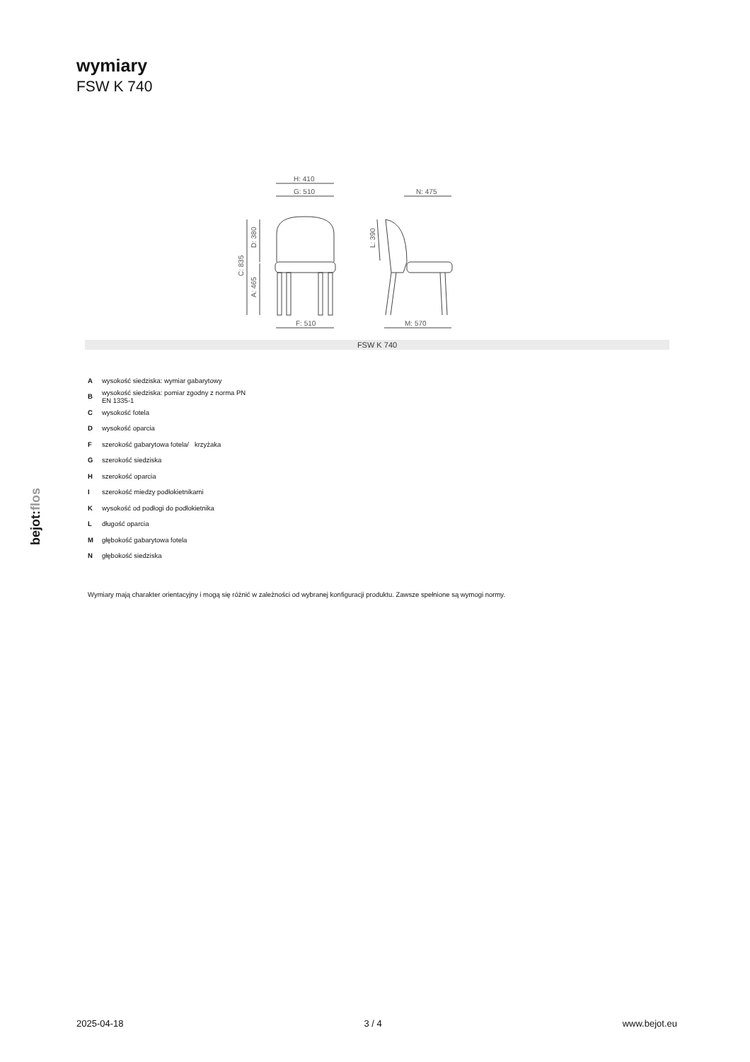wymiary
FSW K 740
H: 410
G: 510
N: 475
F: 510
M: 570
C: 835
D: 380
A: 465
L: 390
FSW K 740
| A | wysokość siedziska: wymiar gabarytowy |
| B | wysokość siedziska: pomiar zgodny z norma PN EN 1335-1 |
| C | wysokość fotela |
| D | wysokość oparcia |
| F | szerokość gabarytowa fotela/ krzyżaka |
| G | szerokość siedziska |
| H | szerokość oparcia |
| I | szerokość miedzy podłokietnikami |
| K | wysokość od podłogi do podłokietnika |
| L | długość oparcia |
| M | głębokość gabarytowa fotela |
| N | głębokość siedziska |
Wymiary mają charakter orientacyjny i mogą się różnić w zależności od wybranej konfiguracji produktu. Zawsze spełnione są wymogi normy.
bejot:flos
2025-04-18 3 / 4 www.bejot.eu